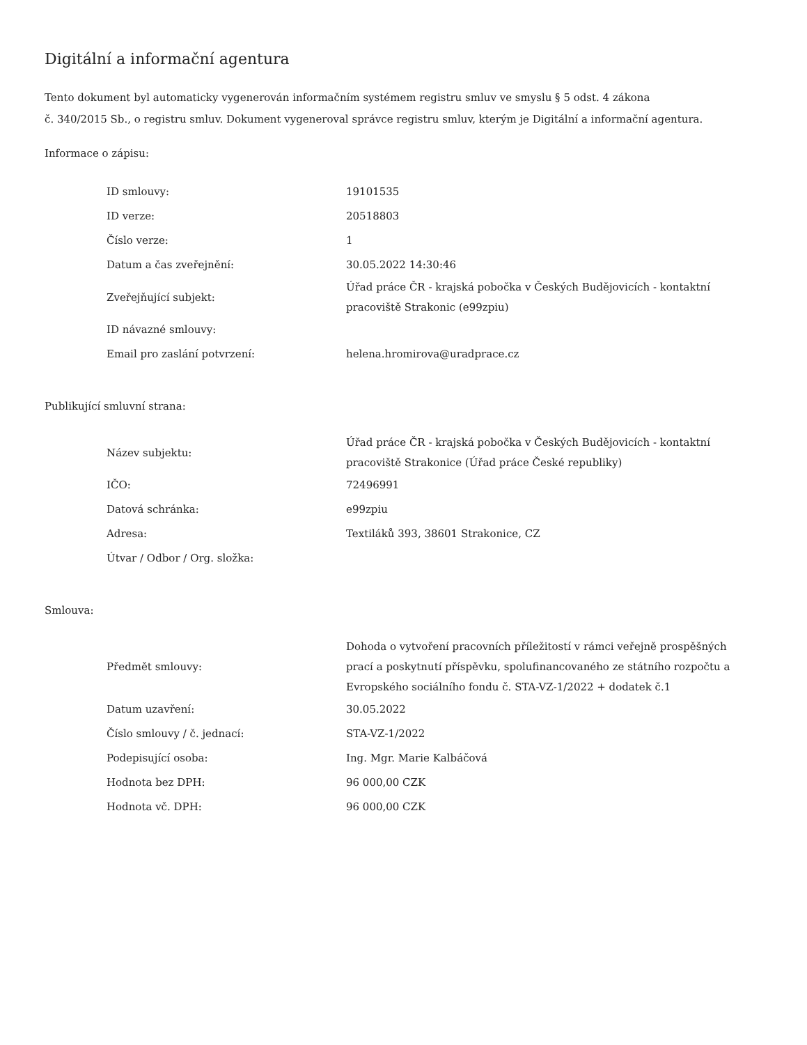Digitální a informační agentura
Tento dokument byl automaticky vygenerován informačním systémem registru smluv ve smyslu § 5 odst. 4 zákona
č. 340/2015 Sb., o registru smluv. Dokument vygeneroval správce registru smluv, kterým je Digitální a informační agentura.
Informace o zápisu:
| ID smlouvy: | 19101535 |
| ID verze: | 20518803 |
| Číslo verze: | 1 |
| Datum a čas zveřejnění: | 30.05.2022 14:30:46 |
| Zveřejňující subjekt: | Úřad práce ČR - krajská pobočka v Českých Budějovicích - kontaktní pracoviště Strakonic (e99zpiu) |
| ID návazné smlouvy: | |
| Email pro zaslání potvrzení: | helena.hromirova@uradprace.cz |
Publikující smluvní strana:
| Název subjektu: | Úřad práce ČR - krajská pobočka v Českých Budějovicích - kontaktní pracoviště Strakonice (Úřad práce České republiky) |
| IČO: | 72496991 |
| Datová schránka: | e99zpiu |
| Adresa: | Textiláků 393, 38601 Strakonice, CZ |
| Útvar / Odbor / Org. složka: | |
Smlouva:
| Předmět smlouvy: | Dohoda o vytvoření pracovních příležitostí v rámci veřejně prospěšných prací a poskytnutí příspěvku, spolufinancovaného ze státního rozpočtu a Evropského sociálního fondu č. STA-VZ-1/2022 + dodatek č.1 |
| Datum uzavření: | 30.05.2022 |
| Číslo smlouvy / č. jednací: | STA-VZ-1/2022 |
| Podepisující osoba: | Ing. Mgr. Marie Kalbáčová |
| Hodnota bez DPH: | 96 000,00 CZK |
| Hodnota vč. DPH: | 96 000,00 CZK |